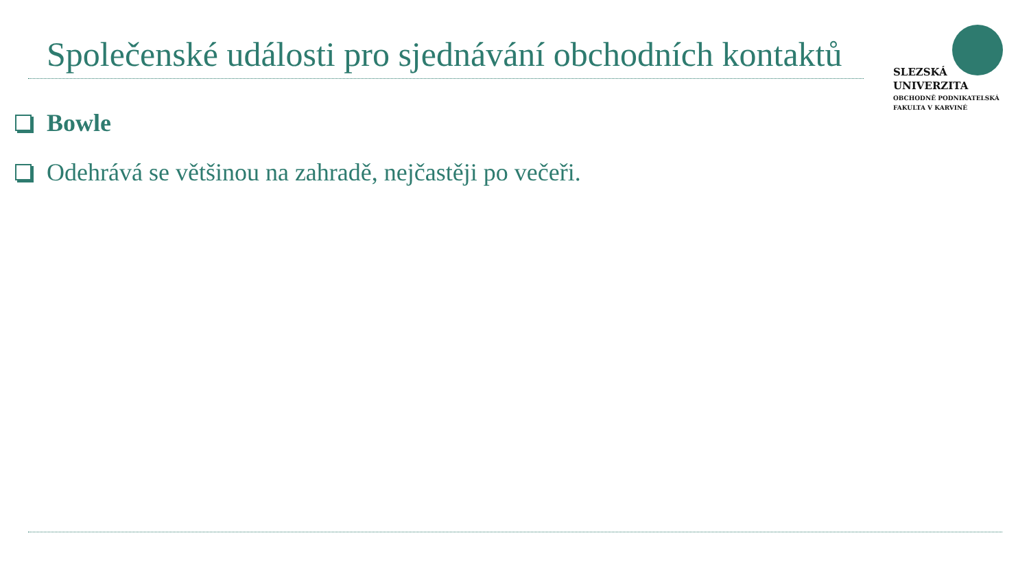Společenské události pro sjednávání obchodních kontaktů
SLEZSKÁ
UNIVERZITA
OBCHODNĚ PODNIKATELSKÁ
FAKULTA V KARVINÉ
Bowle
Odehrává se většinou na zahradě, nejčastěji po večeři.